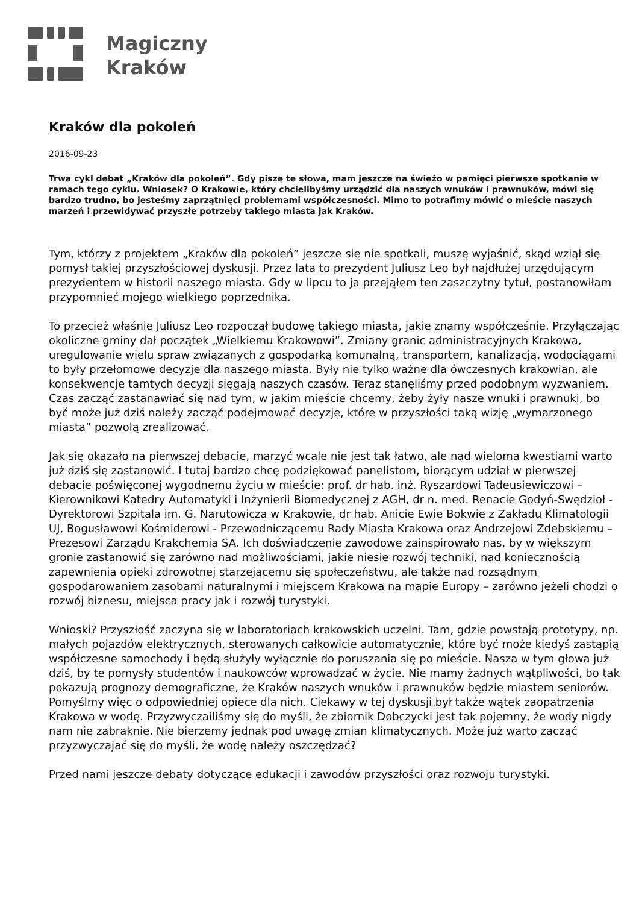Magiczny
Kraków
Kraków dla pokoleń
2016-09-23
Trwa cykl debat „Kraków dla pokoleń”. Gdy piszę te słowa, mam jeszcze na świeżo w pamięci pierwsze spotkanie w ramach tego cyklu. Wniosek? O Krakowie, który chcielibyśmy urządzić dla naszych wnuków i prawnuków, mówi się bardzo trudno, bo jesteśmy zaprzątnięci problemami współczesności. Mimo to potrafimy mówić o mieście naszych marzeń i przewidywać przyszłe potrzeby takiego miasta jak Kraków.
Tym, którzy z projektem „Kraków dla pokoleń” jeszcze się nie spotkali, muszę wyjaśnić, skąd wziął się pomysł takiej przyszłościowej dyskusji. Przez lata to prezydent Juliusz Leo był najdłużej urzędującym prezydentem w historii naszego miasta. Gdy w lipcu to ja przejąłem ten zaszczytny tytuł, postanowiłam przypomnieć mojego wielkiego poprzednika.
To przecież właśnie Juliusz Leo rozpoczął budowę takiego miasta, jakie znamy współcześnie. Przyłączając okoliczne gminy dał początek „Wielkiemu Krakowowi”. Zmiany granic administracyjnych Krakowa, uregulowanie wielu spraw związanych z gospodarką komunalną, transportem, kanalizacją, wodociągami to były przełomowe decyzje dla naszego miasta. Były nie tylko ważne dla ówczesnych krakowian, ale konsekwencje tamtych decyzji sięgają naszych czasów. Teraz stanęliśmy przed podobnym wyzwaniem. Czas zacząć zastanawiać się nad tym, w jakim mieście chcemy, żeby żyły nasze wnuki i prawnuki, bo być może już dziś należy zacząć podejmować decyzje, które w przyszłości taką wizję „wymarzonego miasta” pozwolą zrealizować.
Jak się okazało na pierwszej debacie, marzyć wcale nie jest tak łatwo, ale nad wieloma kwestiami warto już dziś się zastanowić. I tutaj bardzo chcę podziękować panelistom, biorącym udział w pierwszej debacie poświęconej wygodnemu życiu w mieście: prof. dr hab. inż. Ryszardowi Tadeusiewiczowi – Kierownikowi Katedry Automatyki i Inżynierii Biomedycznej z AGH, dr n. med. Renacie Godyń-Swędzioł - Dyrektorowi Szpitala im. G. Narutowicza w Krakowie, dr hab. Anicie Ewie Bokwie z Zakładu Klimatologii UJ, Bogusławowi Kośmiderowi - Przewodniczącemu Rady Miasta Krakowa oraz Andrzejowi Zdebskiemu – Prezesowi Zarządu Krakchemia SA. Ich doświadczenie zawodowe zainspirowało nas, by w większym gronie zastanowić się zarówno nad możliwościami, jakie niesie rozwój techniki, nad koniecznością zapewnienia opieki zdrowotnej starzejącemu się społeczeństwu, ale także nad rozsądnym gospodarowaniem zasobami naturalnymi i miejscem Krakowa na mapie Europy – zarówno jeżeli chodzi o rozwój biznesu, miejsca pracy jak i rozwój turystyki.
Wnioski? Przyszłość zaczyna się w laboratoriach krakowskich uczelni. Tam, gdzie powstają prototypy, np. małych pojazdów elektrycznych, sterowanych całkowicie automatycznie, które być może kiedyś zastąpią współczesne samochody i będą służyły wyłącznie do poruszania się po mieście. Nasza w tym głowa już dziś, by te pomysły studentów i naukowców wprowadzać w życie. Nie mamy żadnych wątpliwości, bo tak pokazują prognozy demograficzne, że Kraków naszych wnuków i prawnuków będzie miastem seniorów. Pomyślmy więc o odpowiedniej opiece dla nich. Ciekawy w tej dyskusji był także wątek zaopatrzenia Krakowa w wodę. Przyzwyczailiśmy się do myśli, że zbiornik Dobczycki jest tak pojemny, że wody nigdy nam nie zabraknie. Nie bierzemy jednak pod uwagę zmian klimatycznych. Może już warto zacząć przyzwyczajać się do myśli, że wodę należy oszczędzać?
Przed nami jeszcze debaty dotyczące edukacji i zawodów przyszłości oraz rozwoju turystyki.